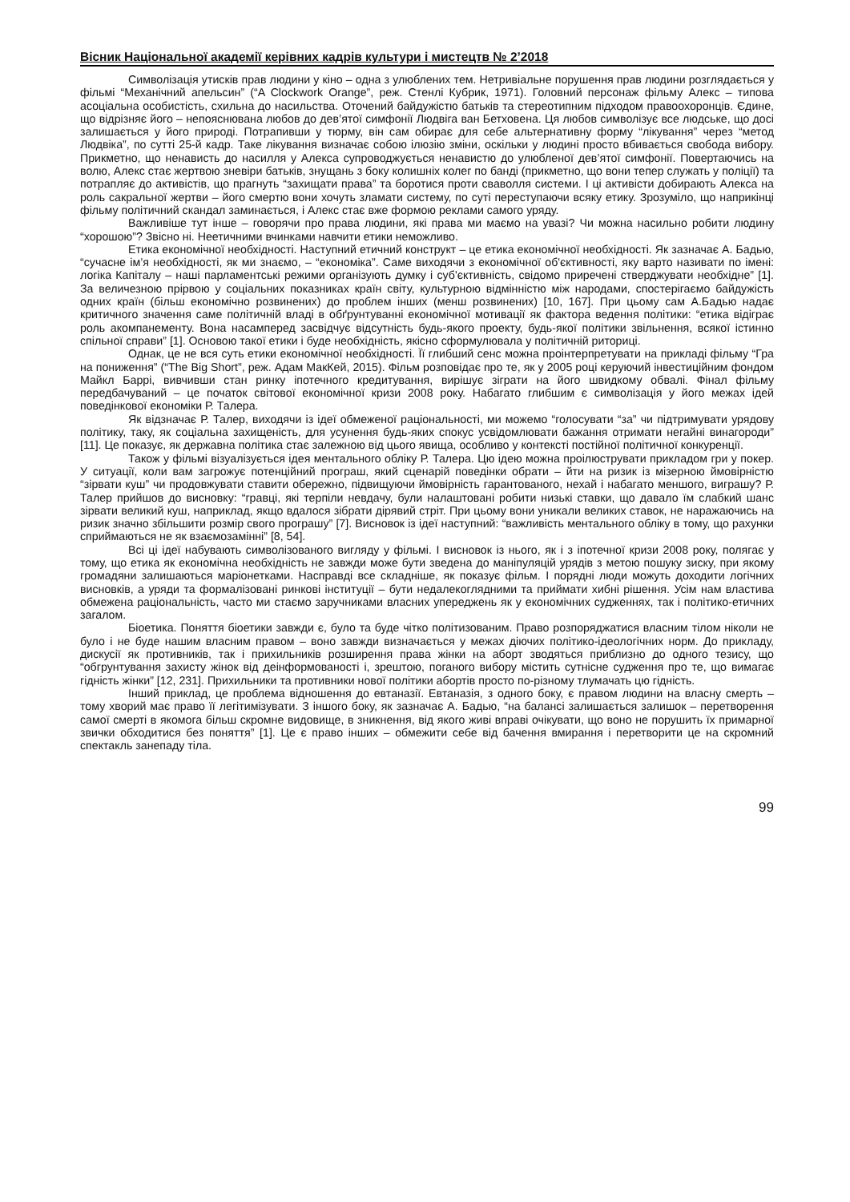Вісник Національної академії керівних кадрів культури і мистецтв № 2’2018
Символізація утисків прав людини у кіно – одна з улюблених тем. Нетривіальне порушення прав людини розглядається у фільмі “Механічний апельсин” (“A Clockwork Orange”, реж. Стенлі Кубрик, 1971). Головний персонаж фільму Алекс – типова асоціальна особистість, схильна до насильства. Оточений байдужістю батьків та стереотипним підходом правоохоронців. Єдине, що відрізняє його – непояснювана любов до дев’ятої симфонії Людвіга ван Бетховена. Ця любов символізує все людське, що досі залишається у його природі. Потрапивши у тюрму, він сам обирає для себе альтернативну форму “лікування” через “метод Людвіка”, по сутті 25-й кадр. Таке лікування визначає собою ілюзію зміни, оскільки у людині просто вбивається свобода вибору. Прикметно, що ненависть до насилля у Алекса супроводжується ненавистю до улюбленої дев’ятої симфонії. Повертаючись на волю, Алекс стає жертвою зневіри батьків, знущань з боку колишніх колег по банді (прикметно, що вони тепер служать у поліції) та потрапляє до активістів, що прагнуть “захищати права” та боротися проти сваволля системи. І ці активісти добирають Алекса на роль сакральної жертви – його смертю вони хочуть зламати систему, по суті переступаючи всяку етику. Зрозуміло, що наприкінці фільму політичний скандал заминається, і Алекс стає вже формою реклами самого уряду.
Важливіше тут інше – говорячи про права людини, які права ми маємо на увазі? Чи можна насильно робити людину “хорошою”? Звісно ні. Неетичними вчинками навчити етики неможливо.
Етика економічної необхідності. Наступний етичний конструкт – це етика економічної необхідності. Як зазначає А. Бадью, “сучасне ім’я необхідності, як ми знаємо, – “економіка”. Саме виходячи з економічної об'єктивності, яку варто називати по імені: логіка Капіталу – наші парламентські режими організують думку і суб'єктивність, свідомо приречені стверджувати необхідне” [1]. За величезною прірвою у соціальних показниках країн світу, культурною відмінністю між народами, спостерігаємо байдужість одних країн (більш економічно розвинених) до проблем інших (менш розвинених) [10, 167]. При цьому сам А.Бадью надає критичного значення саме політичній владі в обґрунтуванні економічної мотивації як фактора ведення політики: “етика відіграє роль акомпанементу. Вона насамперед засвідчує відсутність будь-якого проекту, будь-якої політики звільнення, всякої істинно спільної справи” [1]. Основою такої етики і буде необхідність, якісно сформулювала у політичній риториці.
Однак, це не вся суть етики економічної необхідності. Її глибший сенс можна проінтерпретувати на прикладі фільму “Гра на пониження” (“The Big Short”, реж. Адам МакКей, 2015). Фільм розповідає про те, як у 2005 році керуючий інвестиційним фондом Майкл Баррі, вивчивши стан ринку іпотечного кредитування, вирішує зіграти на його швидкому обвалі. Фінал фільму передбачуваний – це початок світової економічної кризи 2008 року. Набагато глибшим є символізація у його межах ідей поведінкової економіки Р. Талера.
Як відзначає Р. Талер, виходячи із ідеї обмеженої раціональності, ми можемо “голосувати “за” чи підтримувати урядову політику, таку, як соціальна захищеність, для усунення будь-яких спокус усвідомлювати бажання отримати негайні винагороди” [11]. Це показує, як державна політика стає залежною від цього явища, особливо у контексті постійної політичної конкуренції.
Також у фільмі візуалізується ідея ментального обліку Р. Талера. Цю ідею можна проілюструвати прикладом гри у покер. У ситуації, коли вам загрожує потенційний програш, який сценарій поведінки обрати – йти на ризик із мізерною ймовірністю “зірвати куш” чи продовжувати ставити обережно, підвищуючи ймовірність гарантованого, нехай і набагато меншого, виграшу? Р. Талер прийшов до висновку: “гравці, які терпіли невдачу, були налаштовані робити низькі ставки, що давало їм слабкий шанс зірвати великий куш, наприклад, якщо вдалося зібрати дірявий стріт. При цьому вони уникали великих ставок, не наражаючись на ризик значно збільшити розмір свого програшу” [7]. Висновок із ідеї наступний: “важливість ментального обліку в тому, що рахунки сприймаються не як взаємозамінні” [8, 54].
Всі ці ідеї набувають символізованого вигляду у фільмі. І висновок із нього, як і з іпотечної кризи 2008 року, полягає у тому, що етика як економічна необхідність не завжди може бути зведена до маніпуляцій урядів з метою пошуку зиску, при якому громадяни залишаються маріонетками. Насправді все складніше, як показує фільм. І порядні люди можуть доходити логічних висновків, а уряди та формалізовані ринкові інституції – бути недалекоглядними та приймати хибні рішення. Усім нам властива обмежена раціональність, часто ми стаємо заручниками власних упереджень як у економічних судженнях, так і політико-етичних загалом.
Біоетика. Поняття біоетики завжди є, було та буде чітко політизованим. Право розпоряджатися власним тілом ніколи не було і не буде нашим власним правом – воно завжди визначається у межах діючих політико-ідеологічних норм. До прикладу, дискусії як противників, так і прихильників розширення права жінки на аборт зводяться приблизно до одного тезису, що “обгрунтування захисту жінок від деінформованості і, зрештою, поганого вибору містить сутнісне судження про те, що вимагає гідність жінки” [12, 231]. Прихильники та противники нової політики абортів просто по-різному тлумачать цю гідність.
Інший приклад, це проблема відношення до евтаназії. Евтаназія, з одного боку, є правом людини на власну смерть – тому хворий має право її легітимізувати. З іншого боку, як зазначає А. Бадью, “на балансі залишається залишок – перетворення самої смерті в якомога більш скромне видовище, в зникнення, від якого живі вправі очікувати, що воно не порушить їх примарної звички обходитися без поняття” [1]. Це є право інших – обмежити себе від бачення вмирання і перетворити це на скромний спектакль занепаду тіла.
99